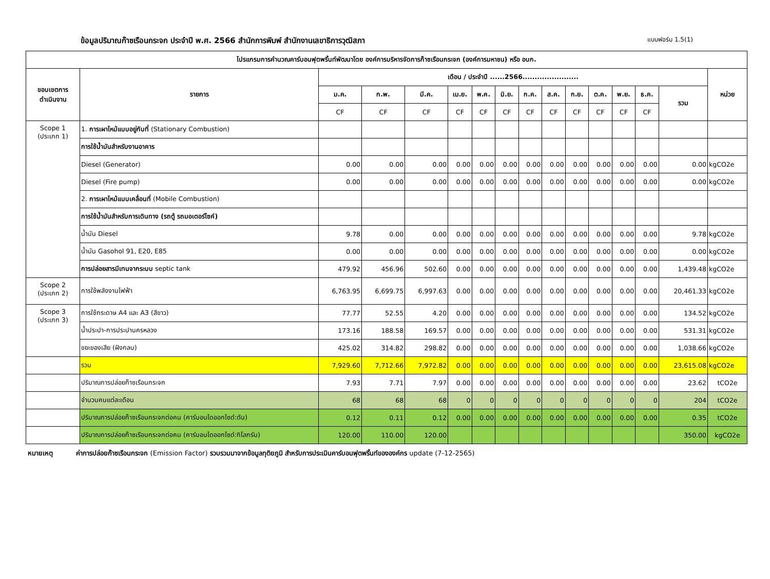ข้อมูลปริมาณก๊าซเรือนกระจก ประจำปี พ.ศ. 2566 สำนักการพิมพ์ สำนักงานเลขาธิการวุฒิสภา แบบฟอร์ม 1.5(1)
| โปรแกรมการคำนวณคาร์บอนฟุตพริ้นท์พัฒนาโดย องค์การบริหารจัดการก๊าซเรือนกระจก (องค์การมหาชน) หรือ อบก. | | | | | | | | | | | | | | | |
| --- | --- | --- | --- | --- | --- | --- | --- | --- | --- | --- | --- | --- | --- | --- | --- |
| ขอบเขตการ ดำเนินงาน | รายการ | เดือน / ประจำปี ......2566....................... | | | | | | | | | | | | | หน่วย |
| | | ม.ค. | ก.พ. | มี.ค. | เม.ย. | พ.ค. | มิ.ย. | ก.ค. | ส.ค. | ก.ย. | ต.ค. | พ.ย. | ธ.ค. | รวม | |
| | | CF | CF | CF | CF | CF | CF | CF | CF | CF | CF | CF | CF | | |
| Scope 1 (ประเภท 1) | 1. การเผาไหม้แบบอยู่กับที่ (Stationary Combustion) | | | | | | | | | | | | | | |
| | การใช้น้ำมันสำหรับงานอาคาร | | | | | | | | | | | | | | |
| | Diesel (Generator) | 0.00 | 0.00 | 0.00 | 0.00 | 0.00 | 0.00 | 0.00 | 0.00 | 0.00 | 0.00 | 0.00 | 0.00 | 0.00 | kgCO2e |
| | Diesel (Fire pump) | 0.00 | 0.00 | 0.00 | 0.00 | 0.00 | 0.00 | 0.00 | 0.00 | 0.00 | 0.00 | 0.00 | 0.00 | 0.00 | kgCO2e |
| | 2. การเผาไหม้แบบเคลื่อนที่ (Mobile Combustion) | | | | | | | | | | | | | | |
| | การใช้น้ำมันสำหรับการเดินทาง (รถตู้ รถมอเตอร์ไซค์) | | | | | | | | | | | | | | |
| | น้ำมัน Diesel | 9.78 | 0.00 | 0.00 | 0.00 | 0.00 | 0.00 | 0.00 | 0.00 | 0.00 | 0.00 | 0.00 | 0.00 | 9.78 | kgCO2e |
| | น้ำมัน Gasohol 91, E20, E85 | 0.00 | 0.00 | 0.00 | 0.00 | 0.00 | 0.00 | 0.00 | 0.00 | 0.00 | 0.00 | 0.00 | 0.00 | 0.00 | kgCO2e |
| | การปล่อยสารมีเทนจากระบบ septic tank | 479.92 | 456.96 | 502.60 | 0.00 | 0.00 | 0.00 | 0.00 | 0.00 | 0.00 | 0.00 | 0.00 | 0.00 | 1,439.48 | kgCO2e |
| Scope 2 (ประเภท 2) | การใช้พลังงานไฟฟ้า | 6,763.95 | 6,699.75 | 6,997.63 | 0.00 | 0.00 | 0.00 | 0.00 | 0.00 | 0.00 | 0.00 | 0.00 | 0.00 | 20,461.33 | kgCO2e |
| Scope 3 (ประเภท 3) | การใช้กระดาษ A4 และ A3 (สีขาว) | 77.77 | 52.55 | 4.20 | 0.00 | 0.00 | 0.00 | 0.00 | 0.00 | 0.00 | 0.00 | 0.00 | 0.00 | 134.52 | kgCO2e |
| | น้ำประปา-การประปานครหลวง | 173.16 | 188.58 | 169.57 | 0.00 | 0.00 | 0.00 | 0.00 | 0.00 | 0.00 | 0.00 | 0.00 | 0.00 | 531.31 | kgCO2e |
| | ขยะของเสีย (ฝังกลบ) | 425.02 | 314.82 | 298.82 | 0.00 | 0.00 | 0.00 | 0.00 | 0.00 | 0.00 | 0.00 | 0.00 | 0.00 | 1,038.66 | kgCO2e |
| | รวม | 7,929.60 | 7,712.66 | 7,972.82 | 0.00 | 0.00 | 0.00 | 0.00 | 0.00 | 0.00 | 0.00 | 0.00 | 0.00 | 23,615.08 | kgCO2e |
| | ปริมาณการปล่อยก๊าซเรือนกระจก | 7.93 | 7.71 | 7.97 | 0.00 | 0.00 | 0.00 | 0.00 | 0.00 | 0.00 | 0.00 | 0.00 | 0.00 | 23.62 | tCO2e |
| | จำนวนคนแต่ละเดือน | 68 | 68 | 68 | 0 | 0 | 0 | 0 | 0 | 0 | 0 | 0 | 0 | 204 | tCO2e |
| | ปริมาณการปล่อยก๊าซเรือนกระจกต่อคน (คาร์บอนไดออกไซด์:ตัน) | 0.12 | 0.11 | 0.12 | 0.00 | 0.00 | 0.00 | 0.00 | 0.00 | 0.00 | 0.00 | 0.00 | 0.00 | 0.35 | tCO2e |
| | ปริมาณการปล่อยก๊าซเรือนกระจกต่อคน (คาร์บอนไดออกไซด์:กิโลกรัม) | 120.00 | 110.00 | 120.00 | | | | | | | | | | 350.00 | kgCO2e |
หมายเหตุ ค่าการปล่อยก๊าซเรือนกระจก (Emission Factor) รวบรวมมาจากข้อมูลทุติยภูมิ สำหรับการประเมินคาร์บอนฟุตพริ้นท์ขององค์กร update (7-12-2565)